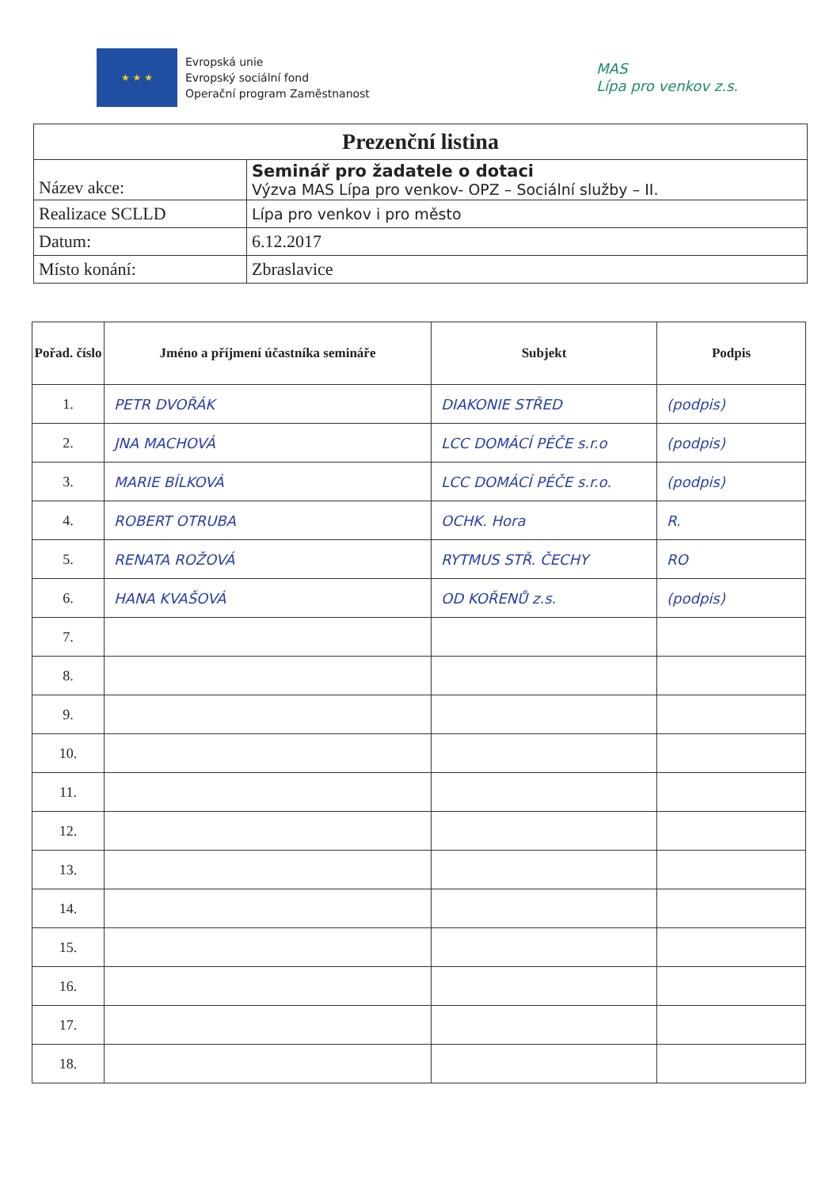★ ★ ★
Evropská unie
Evropský sociální fond
Operační program Zaměstnanost
MAS
Lípa pro venkov z.s.
| Prezenční listina | |
| Název akce: | Seminář pro žadatele o dotaci Výzva MAS Lípa pro venkov- OPZ – Sociální služby – II. |
| Realizace SCLLD | Lípa pro venkov i pro město |
| Datum: | 6.12.2017 |
| Místo konání: | Zbraslavice |
| Pořad. číslo | Jméno a příjmení účastníka semináře | Subjekt | Podpis |
| --- | --- | --- | --- |
| 1. | PETR DVOŘÁK | DIAKONIE STŘED | (podpis) |
| 2. | JNA MACHOVÁ | LCC DOMÁCÍ PÉČE s.r.o | (podpis) |
| 3. | MARIE BÍLKOVÁ | LCC DOMÁCÍ PÉČE s.r.o. | (podpis) |
| 4. | ROBERT OTRUBA | OCHK. Hora | R. |
| 5. | RENATA ROŽOVÁ | RYTMUS STŘ. ČECHY | RO |
| 6. | HANA KVAŠOVÁ | OD KOŘENŮ z.s. | (podpis) |
| 7. | | | |
| 8. | | | |
| 9. | | | |
| 10. | | | |
| 11. | | | |
| 12. | | | |
| 13. | | | |
| 14. | | | |
| 15. | | | |
| 16. | | | |
| 17. | | | |
| 18. | | | |